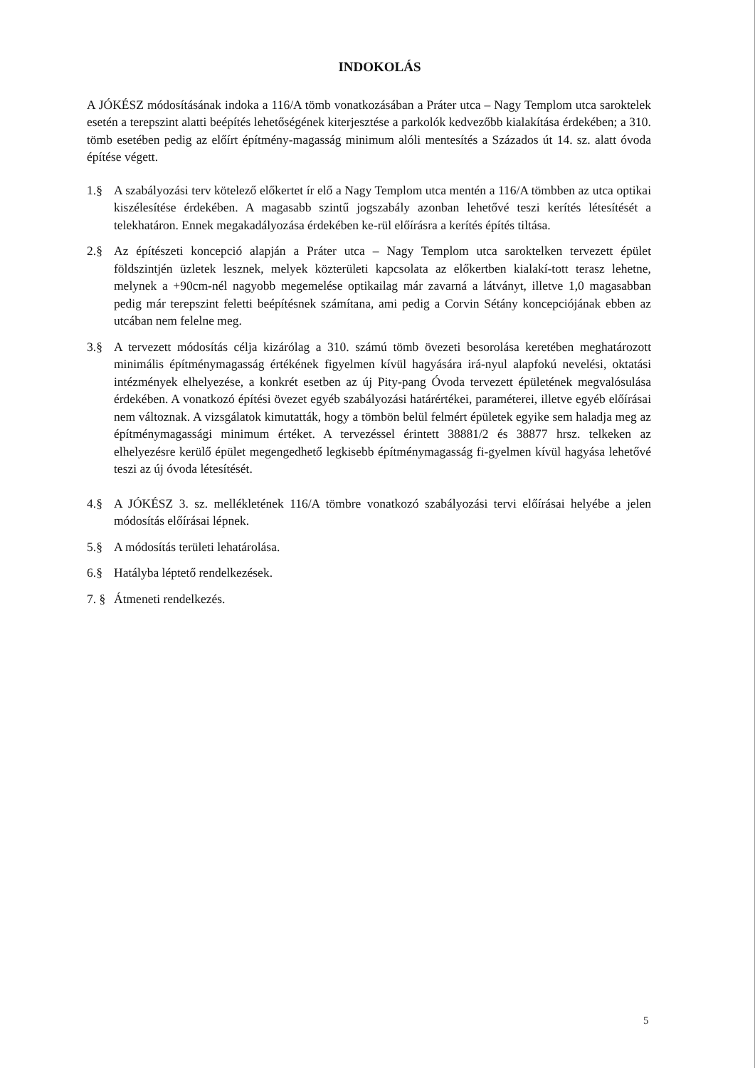INDOKOLÁS
A JÓKÉSZ módosításának indoka a 116/A tömb vonatkozásában a Práter utca – Nagy Templom utca saroktelek esetén a terepszint alatti beépítés lehetőségének kiterjesztése a parkolók kedvezőbb kialakítása érdekében; a 310. tömb esetében pedig az előírt építmény-magasság minimum alóli mentesítés a Százados út 14. sz. alatt óvoda építése végett.
1.§ A szabályozási terv kötelező előkertet ír elő a Nagy Templom utca mentén a 116/A tömbben az utca optikai kiszélesítése érdekében. A magasabb szintű jogszabály azonban lehetővé teszi kerítés létesítését a telekhatáron. Ennek megakadályozása érdekében ke-rül előírásra a kerítés építés tiltása.
2.§ Az építészeti koncepció alapján a Práter utca – Nagy Templom utca saroktelken tervezett épület földszintjén üzletek lesznek, melyek közterületi kapcsolata az előkertben kialakí-tott terasz lehetne, melynek a +90cm-nél nagyobb megemelése optikailag már zavarná a látványt, illetve 1,0 magasabban pedig már terepszint feletti beépítésnek számítana, ami pedig a Corvin Sétány koncepciójának ebben az utcában nem felelne meg.
3.§ A tervezett módosítás célja kizárólag a 310. számú tömb övezeti besorolása keretében meghatározott minimális építménymagasság értékének figyelmen kívül hagyására irá-nyul alapfokú nevelési, oktatási intézmények elhelyezése, a konkrét esetben az új Pity-pang Óvoda tervezett épületének megvalósulása érdekében. A vonatkozó építési övezet egyéb szabályozási határértékei, paraméterei, illetve egyéb előírásai nem változnak. A vizsgálatok kimutatták, hogy a tömbön belül felmért épületek egyike sem haladja meg az építménymagassági minimum értéket. A tervezéssel érintett 38881/2 és 38877 hrsz. telkeken az elhelyezésre kerülő épület megengedhető legkisebb építménymagasság fi-gyelmen kívül hagyása lehetővé teszi az új óvoda létesítését.
4.§ A JÓKÉSZ 3. sz. mellékletének 116/A tömbre vonatkozó szabályozási tervi előírásai helyébe a jelen módosítás előírásai lépnek.
5.§ A módosítás területi lehatárolása.
6.§ Hatályba léptető rendelkezések.
7. §
Átmeneti rendelkezés.
5